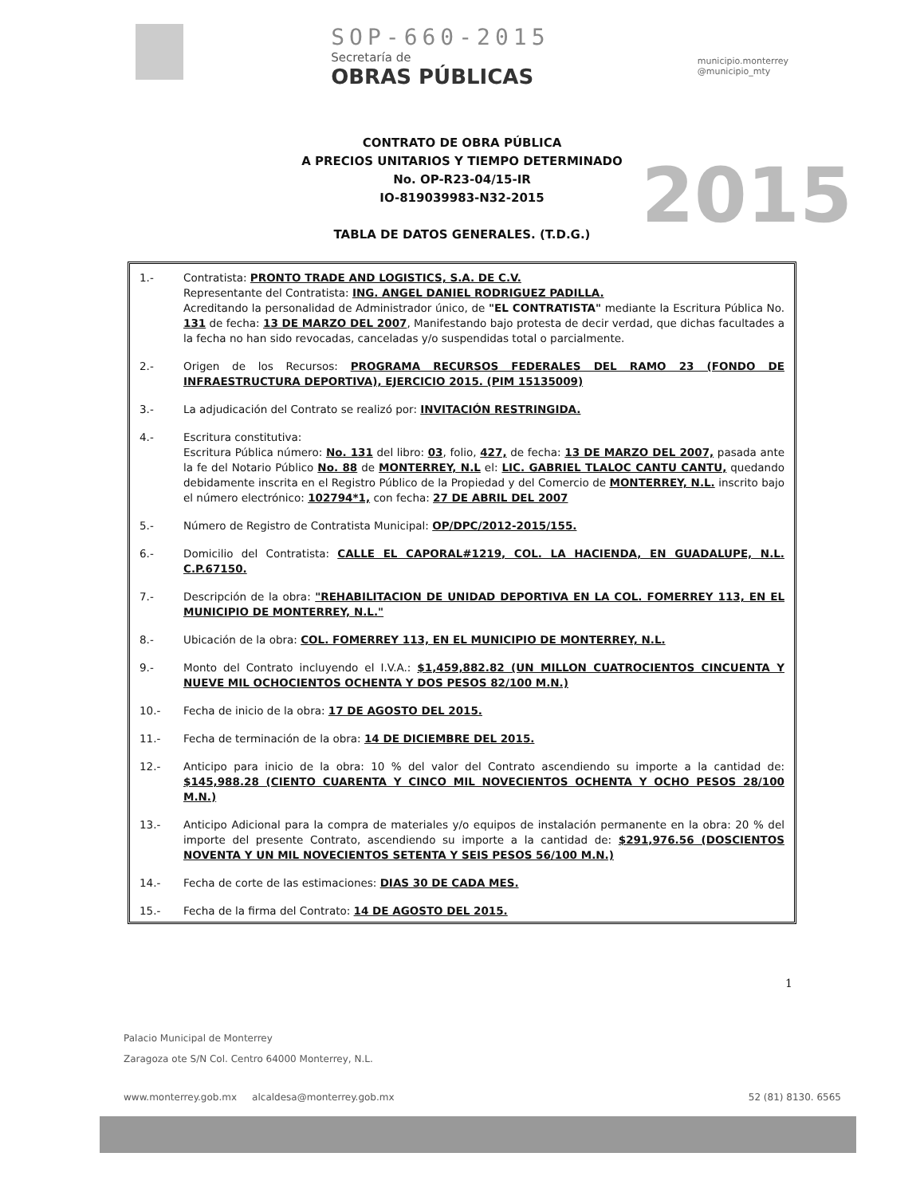SOP-660-2015
Secretaría de
OBRAS PÚBLICAS
municipio.monterrey
@municipio_mty
CONTRATO DE OBRA PÚBLICA
A PRECIOS UNITARIOS Y TIEMPO DETERMINADO
No. OP-R23-04/15-IR
IO-819039983-N32-2015
TABLA DE DATOS GENERALES. (T.D.G.)
2015
1.- Contratista: PRONTO TRADE AND LOGISTICS, S.A. DE C.V.
Representante del Contratista: ING. ANGEL DANIEL RODRIGUEZ PADILLA.
Acreditando la personalidad de Administrador único, de "EL CONTRATISTA" mediante la Escritura Pública No. 131 de fecha: 13 DE MARZO DEL 2007, Manifestando bajo protesta de decir verdad, que dichas facultades a la fecha no han sido revocadas, canceladas y/o suspendidas total o parcialmente.
2.- Origen de los Recursos: PROGRAMA RECURSOS FEDERALES DEL RAMO 23 (FONDO DE INFRAESTRUCTURA DEPORTIVA), EJERCICIO 2015. (PIM 15135009)
3.- La adjudicación del Contrato se realizó por: INVITACIÓN RESTRINGIDA.
4.- Escritura constitutiva:
Escritura Pública número: No. 131 del libro: 03, folio, 427, de fecha: 13 DE MARZO DEL 2007, pasada ante la fe del Notario Público No. 88 de MONTERREY, N.L el: LIC. GABRIEL TLALOC CANTU CANTU, quedando debidamente inscrita en el Registro Público de la Propiedad y del Comercio de MONTERREY, N.L. inscrito bajo el número electrónico: 102794*1, con fecha: 27 DE ABRIL DEL 2007
5.- Número de Registro de Contratista Municipal: OP/DPC/2012-2015/155.
6.- Domicilio del Contratista: CALLE EL CAPORAL#1219, COL. LA HACIENDA, EN GUADALUPE, N.L. C.P.67150.
7.- Descripción de la obra: "REHABILITACION DE UNIDAD DEPORTIVA EN LA COL. FOMERREY 113, EN EL MUNICIPIO DE MONTERREY, N.L."
8.- Ubicación de la obra: COL. FOMERREY 113, EN EL MUNICIPIO DE MONTERREY, N.L.
9.- Monto del Contrato incluyendo el I.V.A.: $1,459,882.82 (UN MILLON CUATROCIENTOS CINCUENTA Y NUEVE MIL OCHOCIENTOS OCHENTA Y DOS PESOS 82/100 M.N.)
10.- Fecha de inicio de la obra: 17 DE AGOSTO DEL 2015.
11.- Fecha de terminación de la obra: 14 DE DICIEMBRE DEL 2015.
12.- Anticipo para inicio de la obra: 10 % del valor del Contrato ascendiendo su importe a la cantidad de: $145,988.28 (CIENTO CUARENTA Y CINCO MIL NOVECIENTOS OCHENTA Y OCHO PESOS 28/100 M.N.)
13.- Anticipo Adicional para la compra de materiales y/o equipos de instalación permanente en la obra: 20 % del importe del presente Contrato, ascendiendo su importe a la cantidad de: $291,976.56 (DOSCIENTOS NOVENTA Y UN MIL NOVECIENTOS SETENTA Y SEIS PESOS 56/100 M.N.)
14.- Fecha de corte de las estimaciones: DIAS 30 DE CADA MES.
15.- Fecha de la firma del Contrato: 14 DE AGOSTO DEL 2015.
1
Palacio Municipal de Monterrey
Zaragoza ote S/N Col. Centro 64000 Monterrey, N.L.
www.monterrey.gob.mx alcaldesa@monterrey.gob.mx 52 (81) 8130. 6565